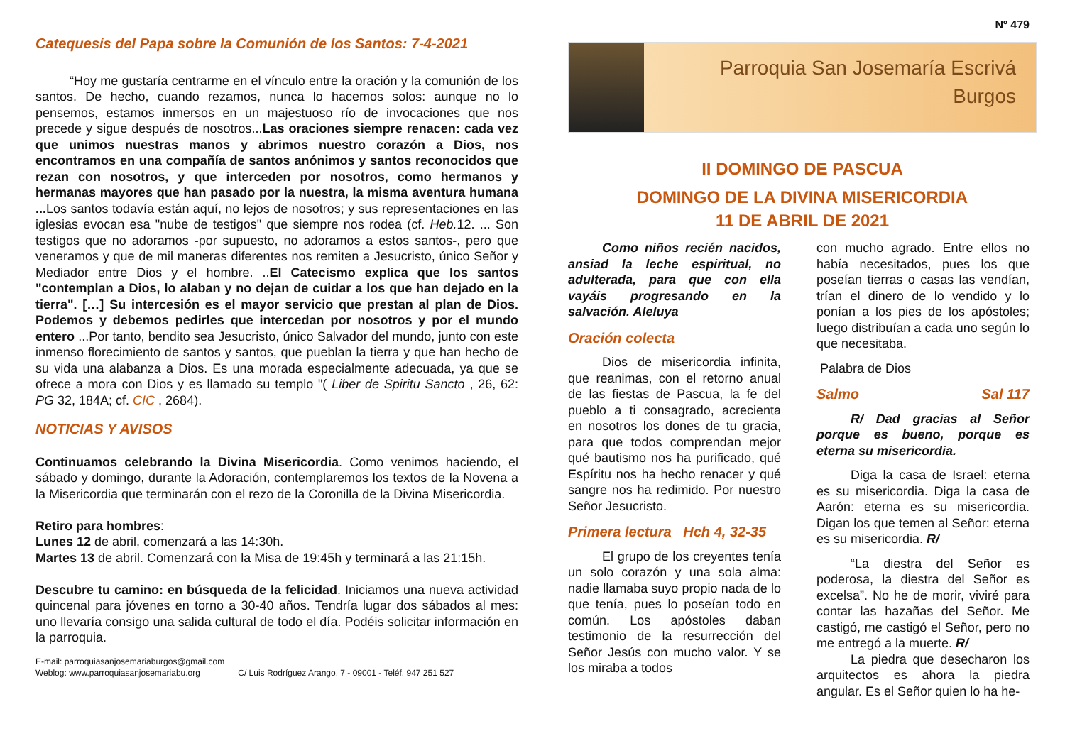Catequesis del Papa sobre la Comunión de los Santos: 7-4-2021
“Hoy me gustaría centrarme en el vínculo entre la oración y la comunión de los santos. De hecho, cuando rezamos, nunca lo hacemos solos: aunque no lo pensemos, estamos inmersos en un majestuoso río de invocaciones que nos precede y sigue después de nosotros...Las oraciones siempre renacen: cada vez que unimos nuestras manos y abrimos nuestro corazón a Dios, nos encontramos en una compañía de santos anónimos y santos reconocidos que rezan con nosotros, y que interceden por nosotros, como hermanos y hermanas mayores que han pasado por la nuestra, la misma aventura humana ... Los santos todavía están aquí, no lejos de nosotros; y sus representaciones en las iglesias evocan esa "nube de testigos" que siempre nos rodea (cf. Heb. 12. ... Son testigos que no adoramos -por supuesto, no adoramos a estos santos-, pero que veneramos y que de mil maneras diferentes nos remiten a Jesucristo, único Señor y Mediador entre Dios y el hombre. ..El Catecismo explica que los santos "contemplan a Dios, lo alaban y no dejan de cuidar a los que han dejado en la tierra". […] Su intercesión es el mayor servicio que prestan al plan de Dios. Podemos y debemos pedirles que intercedan por nosotros y por el mundo entero ...Por tanto, bendito sea Jesucristo, único Salvador del mundo, junto con este inmenso florecimiento de santos y santos, que pueblan la tierra y que han hecho de su vida una alabanza a Dios. Es una morada especialmente adecuada, ya que se ofrece a mora con Dios y es llamado su templo "( Liber de Spiritu Sancto , 26, 62: PG 32, 184A; cf. CIC , 2684).
NOTICIAS Y AVISOS
Continuamos celebrando la Divina Misericordia. Como venimos haciendo, el sábado y domingo, durante la Adoración, contemplaremos los textos de la Novena a la Misericordia que terminarán con el rezo de la Coronilla de la Divina Misericordia.
Retiro para hombres:
Lunes 12 de abril, comenzará a las 14:30h.
Martes 13 de abril. Comenzará con la Misa de 19:45h y terminará a las 21:15h.
Descubre tu camino: en búsqueda de la felicidad. Iniciamos una nueva actividad quincenal para jóvenes en torno a 30-40 años. Tendría lugar dos sábados al mes: uno llevaría consigo una salida cultural de todo el día. Podéis solicitar información en la parroquia.
E-mail: parroquiasanjosemariaburgos@gmail.com
Weblog: www.parroquiasanjosemariabu.org C/ Luis Rodríguez Arango, 7 - 09001 - Teléf. 947 251 527
Nº 479
Parroquia San Josemaría Escrivá
Burgos
II DOMINGO DE PASCUA
DOMINGO DE LA DIVINA MISERICORDIA
11 DE ABRIL DE 2021
Como niños recién nacidos, ansiad la leche espiritual, no adulterada, para que con ella vayáis progresando en la salvación. Aleluya
Oración colecta
Dios de misericordia infinita, que reanimas, con el retorno anual de las fiestas de Pascua, la fe del pueblo a ti consagrado, acrecienta en nosotros los dones de tu gracia, para que todos comprendan mejor qué bautismo nos ha purificado, qué Espíritu nos ha hecho renacer y qué sangre nos ha redimido. Por nuestro Señor Jesucristo.
Primera lectura Hch 4, 32-35
El grupo de los creyentes tenía un solo corazón y una sola alma: nadie llamaba suyo propio nada de lo que tenía, pues lo poseían todo en común. Los apóstoles daban testimonio de la resurrección del Señor Jesús con mucho valor. Y se los miraba a todos
con mucho agrado. Entre ellos no había necesitados, pues los que poseían tierras o casas las vendían, trían el dinero de lo vendido y lo ponían a los pies de los apóstoles; luego distribuían a cada uno según lo que necesitaba.
Palabra de Dios
Salmo Sal 117
R/ Dad gracias al Señor porque es bueno, porque es eterna su misericordia.
Diga la casa de Israel: eterna es su misericordia. Diga la casa de Aarón: eterna es su misericordia. Digan los que temen al Señor: eterna es su misericordia. R/
“La diestra del Señor es poderosa, la diestra del Señor es excelsa”. No he de morir, viviré para contar las hazañas del Señor. Me castigó, me castigó el Señor, pero no me entregó a la muerte. R/
La piedra que desecharon los arquitectos es ahora la piedra angular. Es el Señor quien lo ha he-